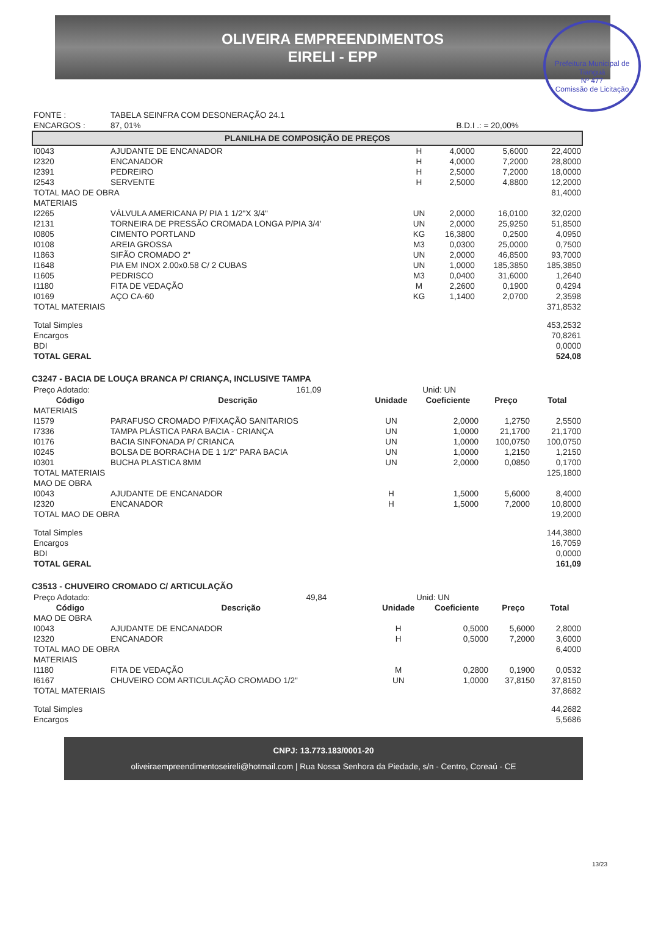OLIVEIRA EMPREENDIMENTOS
EIRELI - EPP
Prefeitura Municipal de Tianguá
Nº 477
Comissão de Licitação
| FONTE : | TABELA SEINFRA COM DESONERAÇÃO 24.1 | |
| ENCARGOS : | 87, 01% | B.D.I .: = 20,00% |
PLANILHA DE COMPOSIÇÃO DE PREÇOS
| I0043 | AJUDANTE DE ENCANADOR | H | 4,0000 | 5,6000 | 22,4000 |
| I2320 | ENCANADOR | H | 4,0000 | 7,2000 | 28,8000 |
| I2391 | PEDREIRO | H | 2,5000 | 7,2000 | 18,0000 |
| I2543 | SERVENTE | H | 2,5000 | 4,8800 | 12,2000 |
| TOTAL MAO DE OBRA | | | | | 81,4000 |
| MATERIAIS | | | | | |
| I2265 | VÁLVULA AMERICANA P/ PIA 1 1/2"X 3/4" | UN | 2,0000 | 16,0100 | 32,0200 |
| I2131 | TORNEIRA DE PRESSÃO CROMADA LONGA P/PIA 3/4' | UN | 2,0000 | 25,9250 | 51,8500 |
| I0805 | CIMENTO PORTLAND | KG | 16,3800 | 0,2500 | 4,0950 |
| I0108 | AREIA GROSSA | M3 | 0,0300 | 25,0000 | 0,7500 |
| I1863 | SIFÃO CROMADO 2" | UN | 2,0000 | 46,8500 | 93,7000 |
| I1648 | PIA EM INOX 2.00x0.58 C/ 2 CUBAS | UN | 1,0000 | 185,3850 | 185,3850 |
| I1605 | PEDRISCO | M3 | 0,0400 | 31,6000 | 1,2640 |
| I1180 | FITA DE VEDAÇÃO | M | 2,2600 | 0,1900 | 0,4294 |
| I0169 | AÇO CA-60 | KG | 1,1400 | 2,0700 | 2,3598 |
| TOTAL MATERIAIS | | | | | 371,8532 |
| Total Simples | | | | | 453,2532 |
| Encargos | | | | | 70,8261 |
| BDI | | | | | 0,0000 |
| TOTAL GERAL | | | | | 524,08 |
C3247 - BACIA DE LOUÇA BRANCA P/ CRIANÇA, INCLUSIVE TAMPA
| Preço Adotado: | 161,09 | Unid: UN |
| Código | Descrição | Unidade | Coeficiente | Preço | Total |
| --- | --- | --- | --- | --- | --- |
| MATERIAIS | | | | | |
| I1579 | PARAFUSO CROMADO P/FIXAÇÃO SANITARIOS | UN | 2,0000 | 1,2750 | 2,5500 |
| I7336 | TAMPA PLÁSTICA PARA BACIA - CRIANÇA | UN | 1,0000 | 21,1700 | 21,1700 |
| I0176 | BACIA SINFONADA P/ CRIANCA | UN | 1,0000 | 100,0750 | 100,0750 |
| I0245 | BOLSA DE BORRACHA DE 1 1/2" PARA BACIA | UN | 1,0000 | 1,2150 | 1,2150 |
| I0301 | BUCHA PLASTICA 8MM | UN | 2,0000 | 0,0850 | 0,1700 |
| TOTAL MATERIAIS | | | | | 125,1800 |
| MAO DE OBRA | | | | | |
| I0043 | AJUDANTE DE ENCANADOR | H | 1,5000 | 5,6000 | 8,4000 |
| I2320 | ENCANADOR | H | 1,5000 | 7,2000 | 10,8000 |
| TOTAL MAO DE OBRA | | | | | 19,2000 |
| Total Simples | | | | | 144,3800 |
| Encargos | | | | | 16,7059 |
| BDI | | | | | 0,0000 |
| TOTAL GERAL | | | | | 161,09 |
C3513 - CHUVEIRO CROMADO C/ ARTICULAÇÃO
| Preço Adotado: | 49,84 | Unid: UN |
| Código | Descrição | Unidade | Coeficiente | Preço | Total |
| --- | --- | --- | --- | --- | --- |
| MAO DE OBRA | | | | | |
| I0043 | AJUDANTE DE ENCANADOR | H | 0,5000 | 5,6000 | 2,8000 |
| I2320 | ENCANADOR | H | 0,5000 | 7,2000 | 3,6000 |
| TOTAL MAO DE OBRA | | | | | 6,4000 |
| MATERIAIS | | | | | |
| I1180 | FITA DE VEDAÇÃO | M | 0,2800 | 0,1900 | 0,0532 |
| I6167 | CHUVEIRO COM ARTICULAÇÃO CROMADO 1/2" | UN | 1,0000 | 37,8150 | 37,8150 |
| TOTAL MATERIAIS | | | | | 37,8682 |
| Total Simples | | | | | 44,2682 |
| Encargos | | | | | 5,5686 |
CNPJ: 13.773.183/0001-20
oliveiraempreendimentoseireli@hotmail.com | Rua Nossa Senhora da Piedade, s/n - Centro, Coreaú - CE
13/23